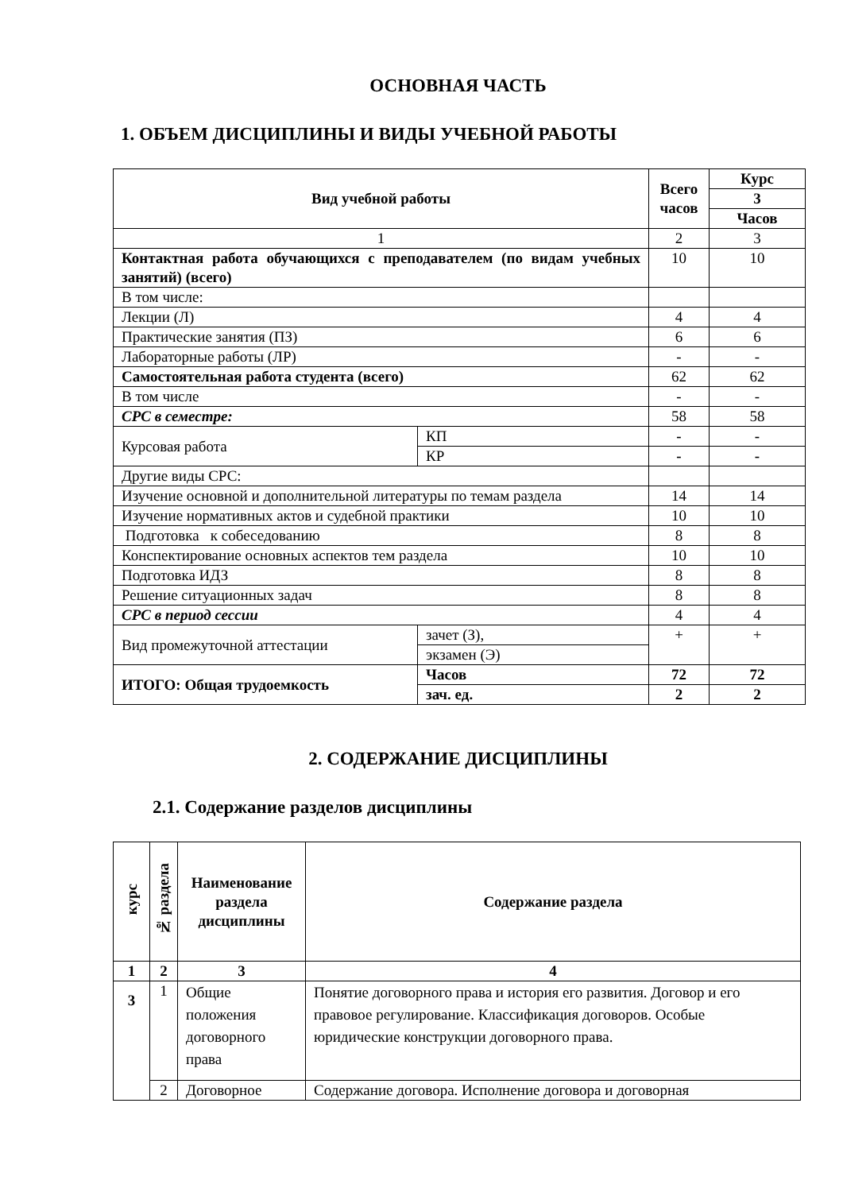ОСНОВНАЯ ЧАСТЬ
1. ОБЪЕМ ДИСЦИПЛИНЫ И ВИДЫ УЧЕБНОЙ РАБОТЫ
| Вид учебной работы | | | Всего часов | Курс |
| --- | --- | --- | --- | --- |
| | | | | 3 |
| | | | | Часов |
| 1 | | | 2 | 3 |
| Контактная работа обучающихся с преподавателем (по видам учебных занятий) (всего) | | | 10 | 10 |
| В том числе: | | | | |
| Лекции (Л) | | | 4 | 4 |
| Практические занятия (ПЗ) | | | 6 | 6 |
| Лабораторные работы (ЛР) | | | - | - |
| Самостоятельная работа студента (всего) | | | 62 | 62 |
| В том числе | | | - | - |
| СРС в семестре: | | | 58 | 58 |
| Курсовая работа | КП | | - | - |
| | КР | | - | - |
| Другие виды СРС: | | | | |
| Изучение основной и дополнительной литературы по темам раздела | | | 14 | 14 |
| Изучение нормативных актов и судебной практики | | | 10 | 10 |
| Подготовка к собеседованию | | | 8 | 8 |
| Конспектирование основных аспектов тем раздела | | | 10 | 10 |
| Подготовка ИДЗ | | | 8 | 8 |
| Решение ситуационных задач | | | 8 | 8 |
| СРС в период сессии | | | 4 | 4 |
| Вид промежуточной аттестации | | зачет (З), | + | + |
| | | экзамен (Э) | | |
| ИТОГО: Общая трудоемкость | | Часов | 72 | 72 |
| | | зач. ед. | 2 | 2 |
2. СОДЕРЖАНИЕ ДИСЦИПЛИНЫ
2.1. Содержание разделов дисциплины
| курс | № раздела | Наименование раздела дисциплины | Содержание раздела |
| --- | --- | --- | --- |
| 1 | 2 | 3 | 4 |
| 3 | 1 | Общие положения договорного права | Понятие договорного права и история его развития. Договор и его правовое регулирование. Классификация договоров. Особые юридические конструкции договорного права. |
| | 2 | Договорное | Содержание договора. Исполнение договора и договорная |